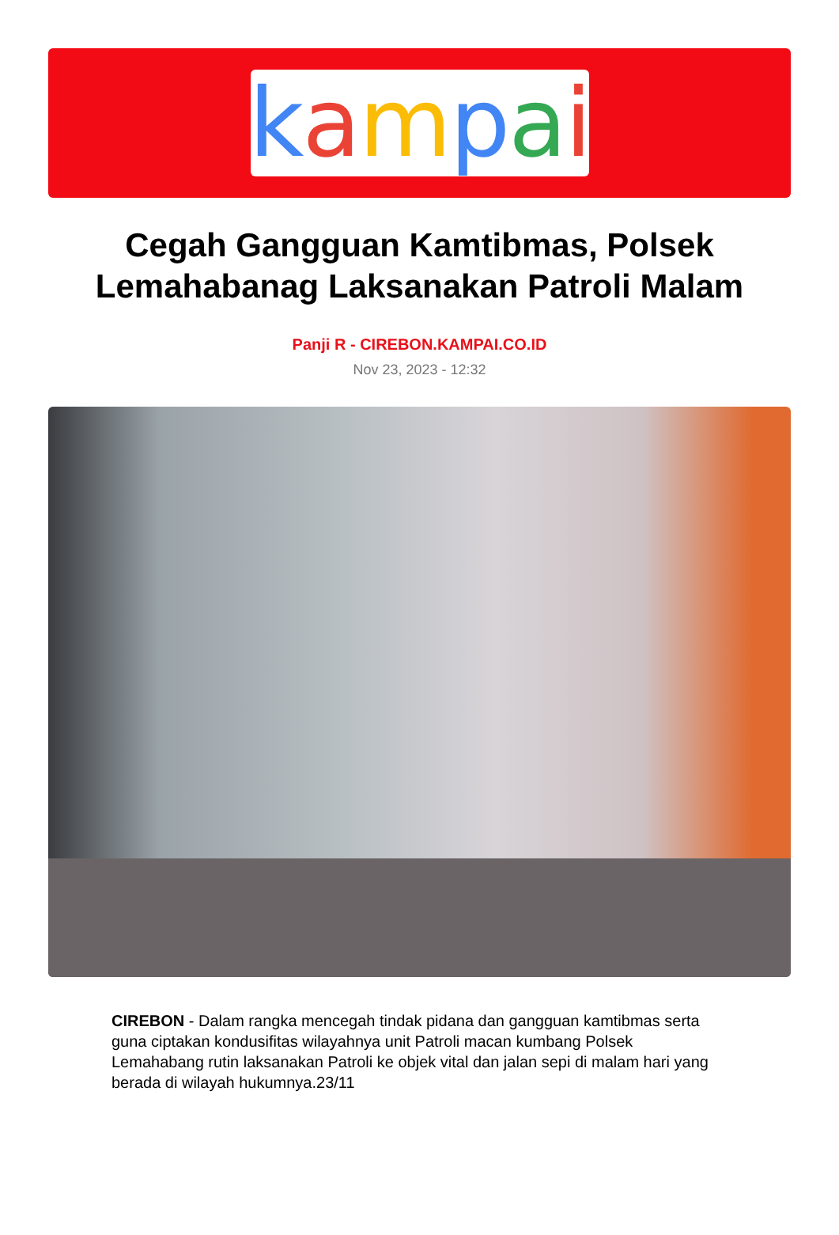kampai
Cegah Gangguan Kamtibmas, Polsek Lemahabanag Laksanakan Patroli Malam
Panji R - CIREBON.KAMPAI.CO.ID
Nov 23, 2023 - 12:32
CIREBON - Dalam rangka mencegah tindak pidana dan gangguan kamtibmas serta guna ciptakan kondusifitas wilayahnya unit Patroli macan kumbang Polsek Lemahabang rutin laksanakan Patroli ke objek vital dan jalan sepi di malam hari yang berada di wilayah hukumnya.23/11